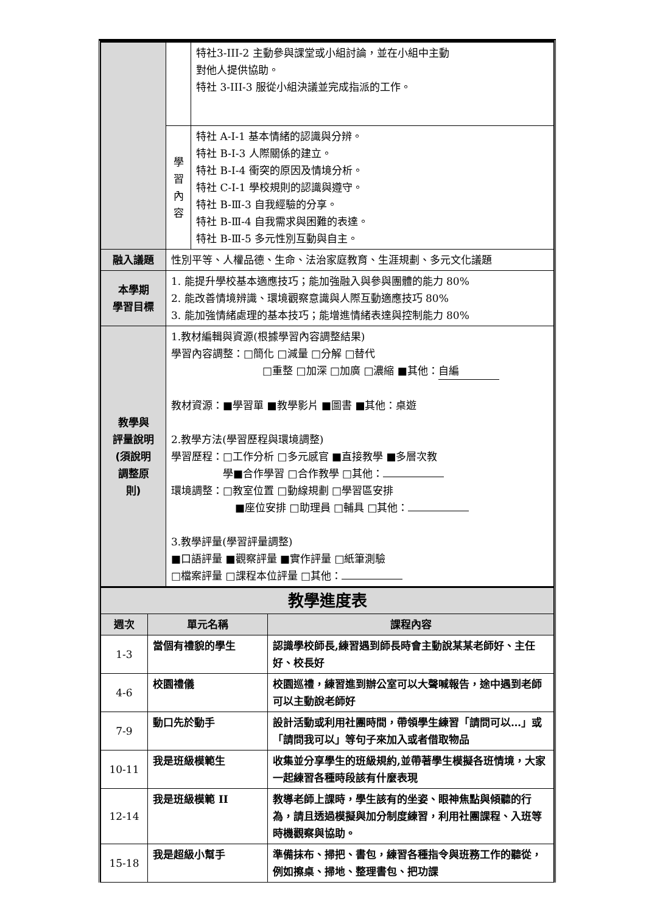| | | 特社3-III-2 主動參與課堂或小組討論，並在小組中主動 對他人提供協助。 特社 3-III-3 服從小組決議並完成指派的工作。 |
| | 學 習 內 容 | 特社 A-Ⅰ-1 基本情緒的認識與分辨。 特社 B-Ⅰ-3 人際關係的建立。 特社 B-Ⅰ-4 衝突的原因及情境分析。 特社 C-Ⅰ-1 學校規則的認識與遵守。 特社 B-Ⅲ-3 自我經驗的分享。 特社 B-Ⅲ-4 自我需求與困難的表達。 特社 B-Ⅲ-5 多元性別互動與自主。 |
| 融入議題 | 性別平等、人權品德、生命、法治家庭教育、生涯規劃、多元文化議題 | |
| 本學期 學習目標 | 1. 能提升學校基本適應技巧；能加強融入與參與團體的能力 80% 2. 能改善情境辨識、環境觀察意識與人際互動適應技巧 80% 3. 能加強情緒處理的基本技巧；能增進情緒表達與控制能力 80% | |
| 教學與 評量說明 (須說明 調整原 則) | 1.教材編輯與資源(根據學習內容調整結果) 學習內容調整：□簡化 □減量 □分解 □替代 □重整 □加深 □加廣 □濃縮 ■其他： 自編 教材資源：■學習單 ■教學影片 ■圖書 ■其他：桌遊 2.教學方法(學習歷程與環境調整) 學習歷程：□工作分析 □多元感官 ■直接教學 ■多層次教 學■合作學習 □合作教學 □其他： 環境調整：□教室位置 □動線規劃 □學習區安排 ■座位安排 □助理員 □輔具 □其他： 3.教學評量(學習評量調整) ■口語評量 ■觀察評量 ■實作評量 □紙筆測驗 □檔案評量 □課程本位評量 □其他： | |
| 教學進度表 | | |
| --- | --- | --- |
| 週次 | 單元名稱 | 課程內容 |
| 1-3 | 當個有禮貌的學生 | 認識學校師長,練習遇到師長時會主動說某某老師好、主任好、校長好 |
| 4-6 | 校園禮儀 | 校園巡禮，練習進到辦公室可以大聲喊報告，途中遇到老師可以主動說老師好 |
| 7-9 | 動口先於動手 | 設計活動或利用社團時間，帶領學生練習「請問可以…」或「請問我可以」等句子來加入或者借取物品 |
| 10-11 | 我是班級模範生 | 收集並分享學生的班級規約,並帶著學生模擬各班情境，大家一起練習各種時段該有什麼表現 |
| 12-14 | 我是班級模範 II | 教導老師上課時，學生該有的坐姿、眼神焦點與傾聽的行為，請且透過模擬與加分制度練習，利用社團課程、入班等時機觀察與協助。 |
| 15-18 | 我是超級小幫手 | 準備抹布、掃把、書包，練習各種指令與班務工作的聽從，例如擦桌、掃地、整理書包、把功課 |